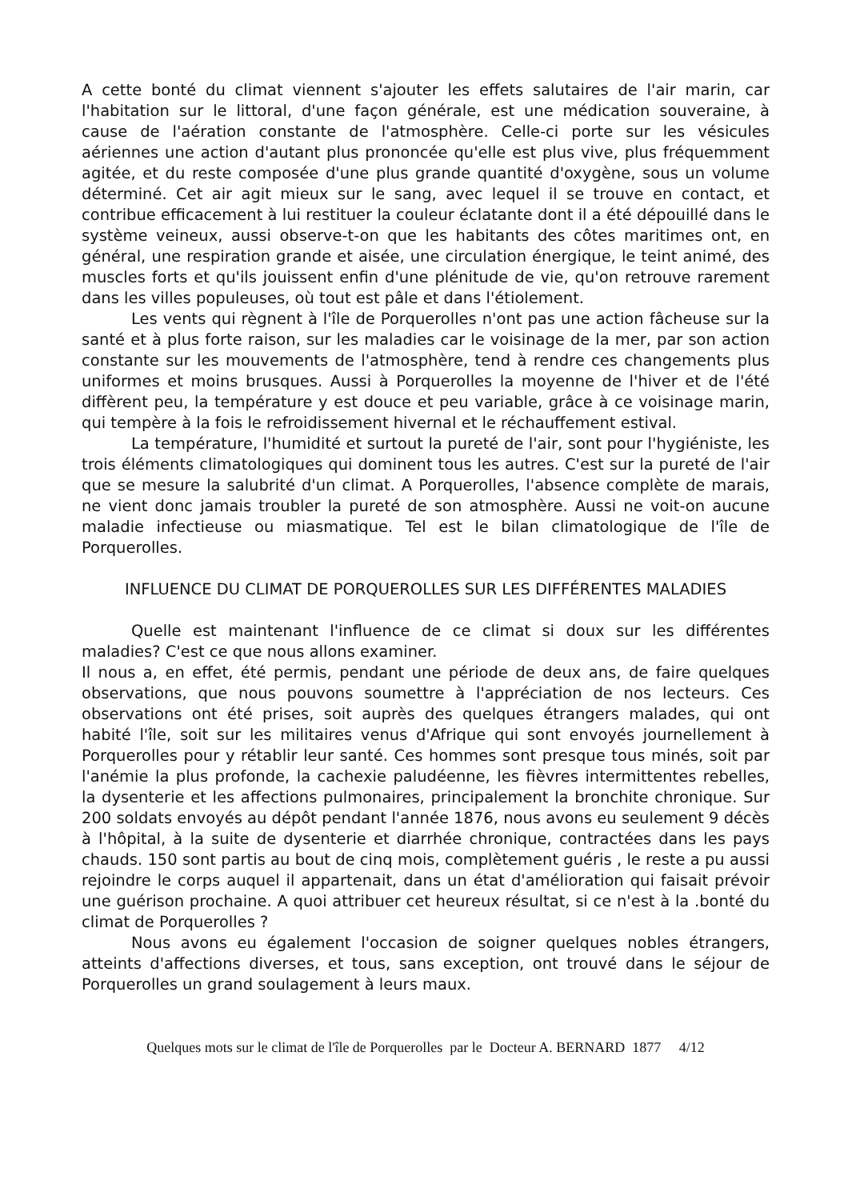A cette bonté du climat viennent s'ajouter les effets salutaires de l'air marin, car l'habitation sur le littoral, d'une façon générale, est une médication souveraine, à cause de l'aération constante de l'atmosphère. Celle-ci porte sur les vésicules aériennes une action d'autant plus prononcée qu'elle est plus vive, plus fréquemment agitée, et du reste composée d'une plus grande quantité d'oxygène, sous un volume déterminé. Cet air agit mieux sur le sang, avec lequel il se trouve en contact, et contribue efficacement à lui restituer la couleur éclatante dont il a été dépouillé dans le système veineux, aussi observe-t-on que les habitants des côtes maritimes ont, en général, une respiration grande et aisée, une circulation énergique, le teint animé, des muscles forts et qu'ils jouissent enfin d'une plénitude de vie, qu'on retrouve rarement dans les villes populeuses, où tout est pâle et dans l'étiolement.
Les vents qui règnent à l'île de Porquerolles n'ont pas une action fâcheuse sur la santé et à plus forte raison, sur les maladies car le voisinage de la mer, par son action constante sur les mouvements de l'atmosphère, tend à rendre ces changements plus uniformes et moins brusques. Aussi à Porquerolles la moyenne de l'hiver et de l'été diffèrent peu, la température y est douce et peu variable, grâce à ce voisinage marin, qui tempère à la fois le refroidissement hivernal et le réchauffement estival.
La température, l'humidité et surtout la pureté de l'air, sont pour l'hygiéniste, les trois éléments climatologiques qui dominent tous les autres. C'est sur la pureté de l'air que se mesure la salubrité d'un climat. A Porquerolles, l'absence complète de marais, ne vient donc jamais troubler la pureté de son atmosphère. Aussi ne voit-on aucune maladie infectieuse ou miasmatique. Tel est le bilan climatologique de l'île de Porquerolles.
INFLUENCE DU CLIMAT DE PORQUEROLLES SUR LES DIFFÉRENTES MALADIES
Quelle est maintenant l'influence de ce climat si doux sur les différentes maladies? C'est ce que nous allons examiner.
Il nous a, en effet, été permis, pendant une période de deux ans, de faire quelques observations, que nous pouvons soumettre à l'appréciation de nos lecteurs. Ces observations ont été prises, soit auprès des quelques étrangers malades, qui ont habité l'île, soit sur les militaires venus d'Afrique qui sont envoyés journellement à Porquerolles pour y rétablir leur santé. Ces hommes sont presque tous minés, soit par l'anémie la plus profonde, la cachexie paludéenne, les fièvres intermittentes rebelles, la dysenterie et les affections pulmonaires, principalement la bronchite chronique. Sur 200 soldats envoyés au dépôt pendant l'année 1876, nous avons eu seulement 9 décès à l'hôpital, à la suite de dysenterie et diarrhée chronique, contractées dans les pays chauds. 150 sont partis au bout de cinq mois, complètement guéris , le reste a pu aussi rejoindre le corps auquel il appartenait, dans un état d'amélioration qui faisait prévoir une guérison prochaine. A quoi attribuer cet heureux résultat, si ce n'est à la .bonté du climat de Porquerolles ?
Nous avons eu également l'occasion de soigner quelques nobles étrangers, atteints d'affections diverses, et tous, sans exception, ont trouvé dans le séjour de Porquerolles un grand soulagement à leurs maux.
Quelques mots sur le climat de l'île de Porquerolles par le Docteur A. BERNARD 1877 4/12